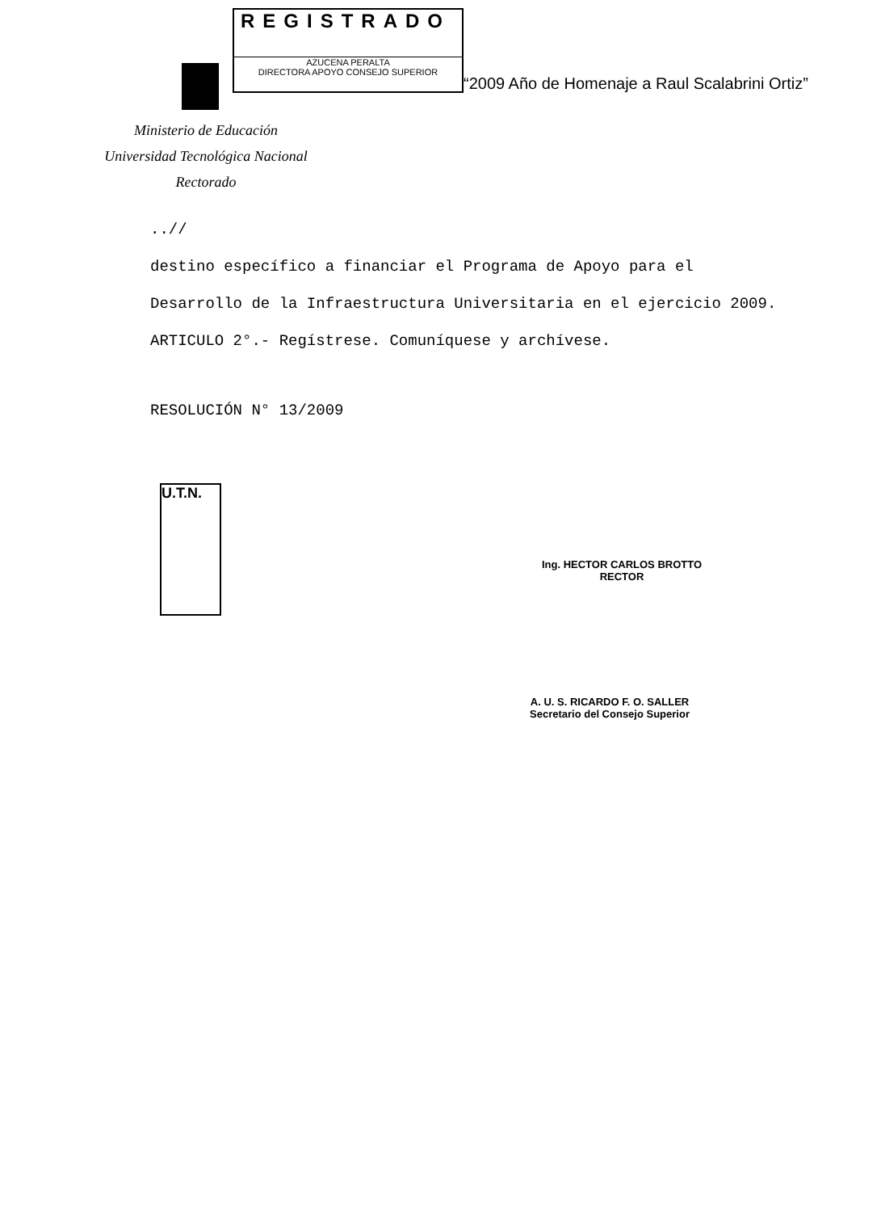REGISTRADO
AZUCENA PERALTA
DIRECTORA APOYO CONSEJO SUPERIOR
“2009 Año de Homenaje a Raul Scalabrini Ortiz”
Ministerio de Educación
Universidad Tecnológica Nacional
Rectorado
..//
destino específico a financiar el Programa de Apoyo para el Desarrollo de la Infraestructura Universitaria en el ejercicio 2009.
ARTICULO 2°.- Regístrese. Comuníquese y archívese.
RESOLUCIÓN N° 13/2009
U.T.N.
Ing. HECTOR CARLOS BROTTO
RECTOR
A. U. S. RICARDO F. O. SALLER
Secretario del Consejo Superior